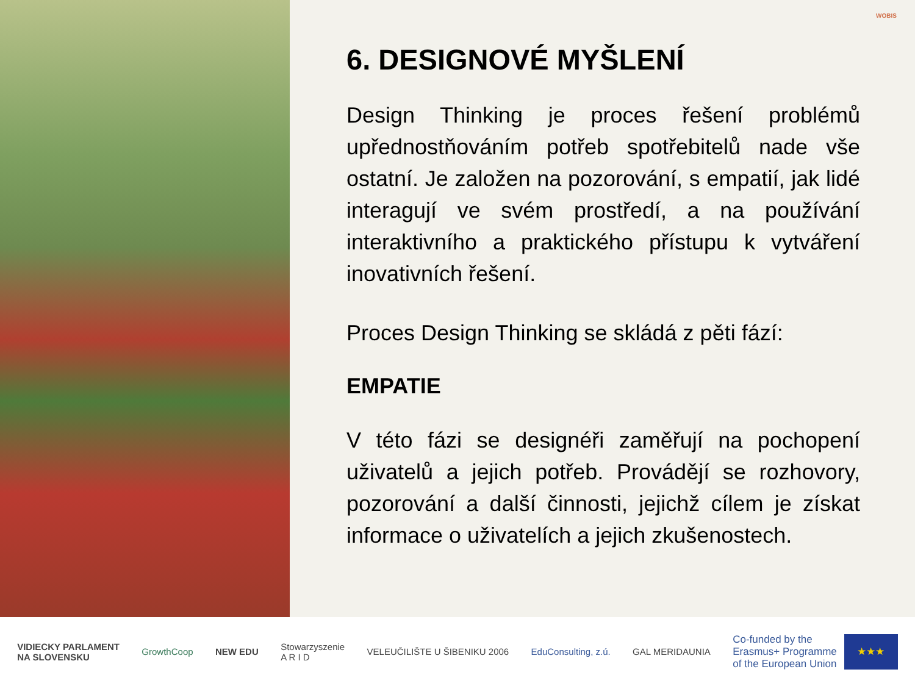WOBIS
6. DESIGNOVÉ MYŠLENÍ
Design Thinking je proces řešení problémů upřednostňováním potřeb spotřebitelů nade vše ostatní. Je založen na pozorování, s empatií, jak lidé interagují ve svém prostředí, a na používání interaktivního a praktického přístupu k vytváření inovativních řešení.
Proces Design Thinking se skládá z pěti fází:
EMPATIE
V této fázi se designéři zaměřují na pochopení uživatelů a jejich potřeb. Provádějí se rozhovory, pozorování a další činnosti, jejichž cílem je získat informace o uživatelích a jejich zkušenostech.
VIDIECKY PARLAMENT
NA SLOVENSKU
GrowthCoop NEW EDU
Stowarzyszenie
A R I D
VELEUČILIŠTE U ŠIBENIKU 2006 EduConsulting, z.ú. GAL MERIDAUNIA
Co-funded by the
Erasmus+ Programme
of the European Union
★★★